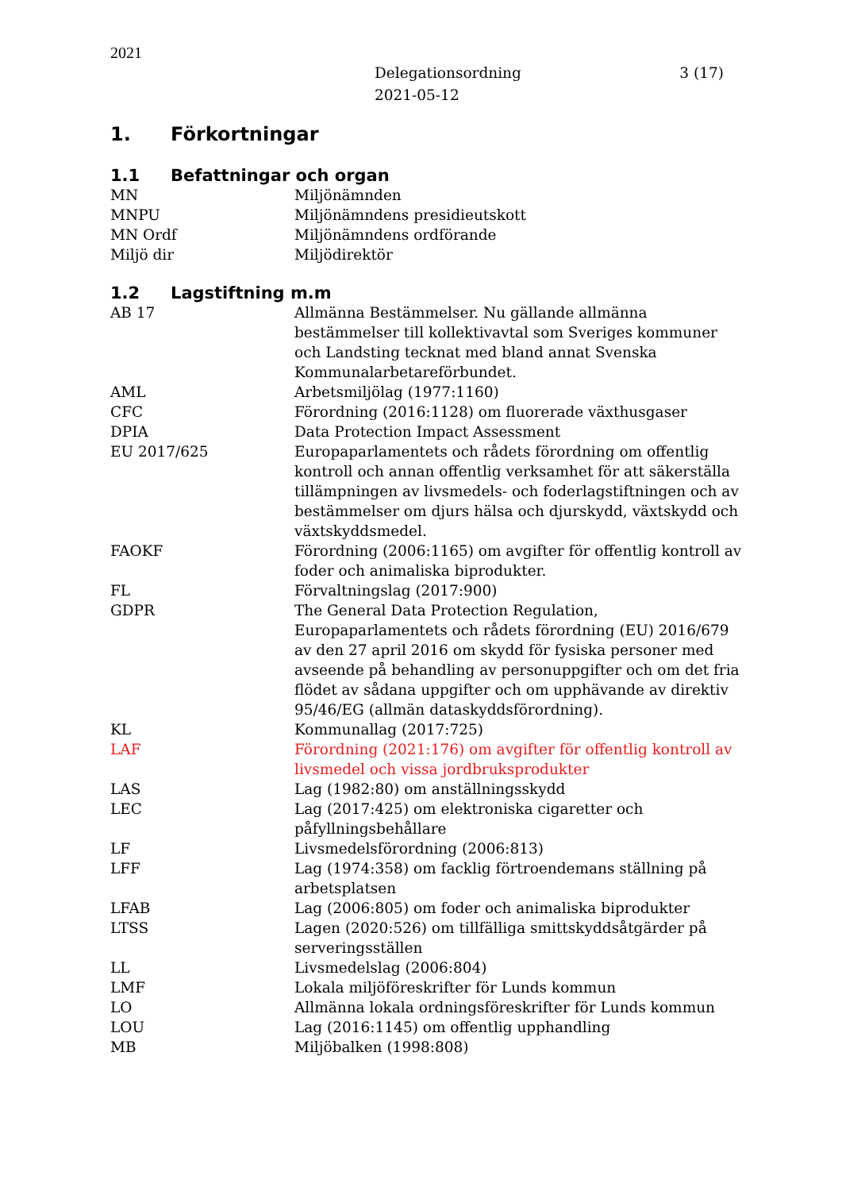2021
Delegationsordning
2021-05-12
3 (17)
1. Förkortningar
1.1 Befattningar och organ
| MN | Miljönämnden |
| MNPU | Miljönämndens presidieutskott |
| MN Ordf | Miljönämndens ordförande |
| Miljö dir | Miljödirektör |
1.2 Lagstiftning m.m
| AB 17 | Allmänna Bestämmelser. Nu gällande allmänna bestämmelser till kollektivavtal som Sveriges kommuner och Landsting tecknat med bland annat Svenska Kommunalarbetareförbundet. |
| AML | Arbetsmiljölag (1977:1160) |
| CFC | Förordning (2016:1128) om fluorerade växthusgaser |
| DPIA | Data Protection Impact Assessment |
| EU 2017/625 | Europaparlamentets och rådets förordning om offentlig kontroll och annan offentlig verksamhet för att säkerställa tillämpningen av livsmedels- och foderlagstiftningen och av bestämmelser om djurs hälsa och djurskydd, växtskydd och växtskyddsmedel. |
| FAOKF | Förordning (2006:1165) om avgifter för offentlig kontroll av foder och animaliska biprodukter. |
| FL | Förvaltningslag (2017:900) |
| GDPR | The General Data Protection Regulation, Europaparlamentets och rådets förordning (EU) 2016/679 av den 27 april 2016 om skydd för fysiska personer med avseende på behandling av personuppgifter och om det fria flödet av sådana uppgifter och om upphävande av direktiv 95/46/EG (allmän dataskyddsförordning). |
| KL | Kommunallag (2017:725) |
| LAF | Förordning (2021:176) om avgifter för offentlig kontroll av livsmedel och vissa jordbruksprodukter |
| LAS | Lag (1982:80) om anställningsskydd |
| LEC | Lag (2017:425) om elektroniska cigaretter och påfyllningsbehållare |
| LF | Livsmedelsförordning (2006:813) |
| LFF | Lag (1974:358) om facklig förtroendemans ställning på arbetsplatsen |
| LFAB | Lag (2006:805) om foder och animaliska biprodukter |
| LTSS | Lagen (2020:526) om tillfälliga smittskyddsåtgärder på serveringsställen |
| LL | Livsmedelslag (2006:804) |
| LMF | Lokala miljöföreskrifter för Lunds kommun |
| LO | Allmänna lokala ordningsföreskrifter för Lunds kommun |
| LOU | Lag (2016:1145) om offentlig upphandling |
| MB | Miljöbalken (1998:808) |